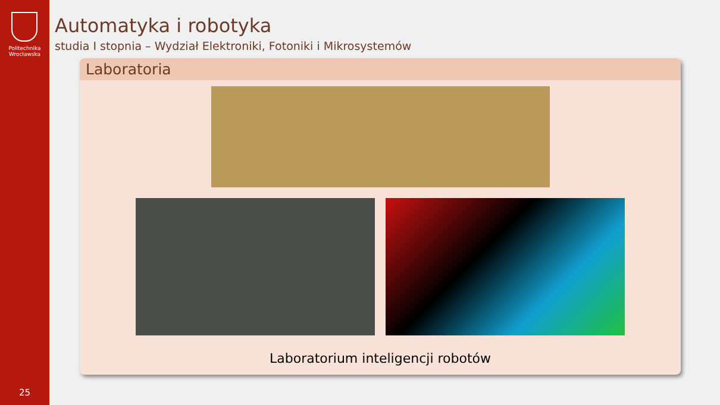Politechnika
Wrocławska
25
Automatyka i robotyka
studia I stopnia – Wydział Elektroniki, Fotoniki i Mikrosystemów
Laboratoria
Laboratorium inteligencji robotów